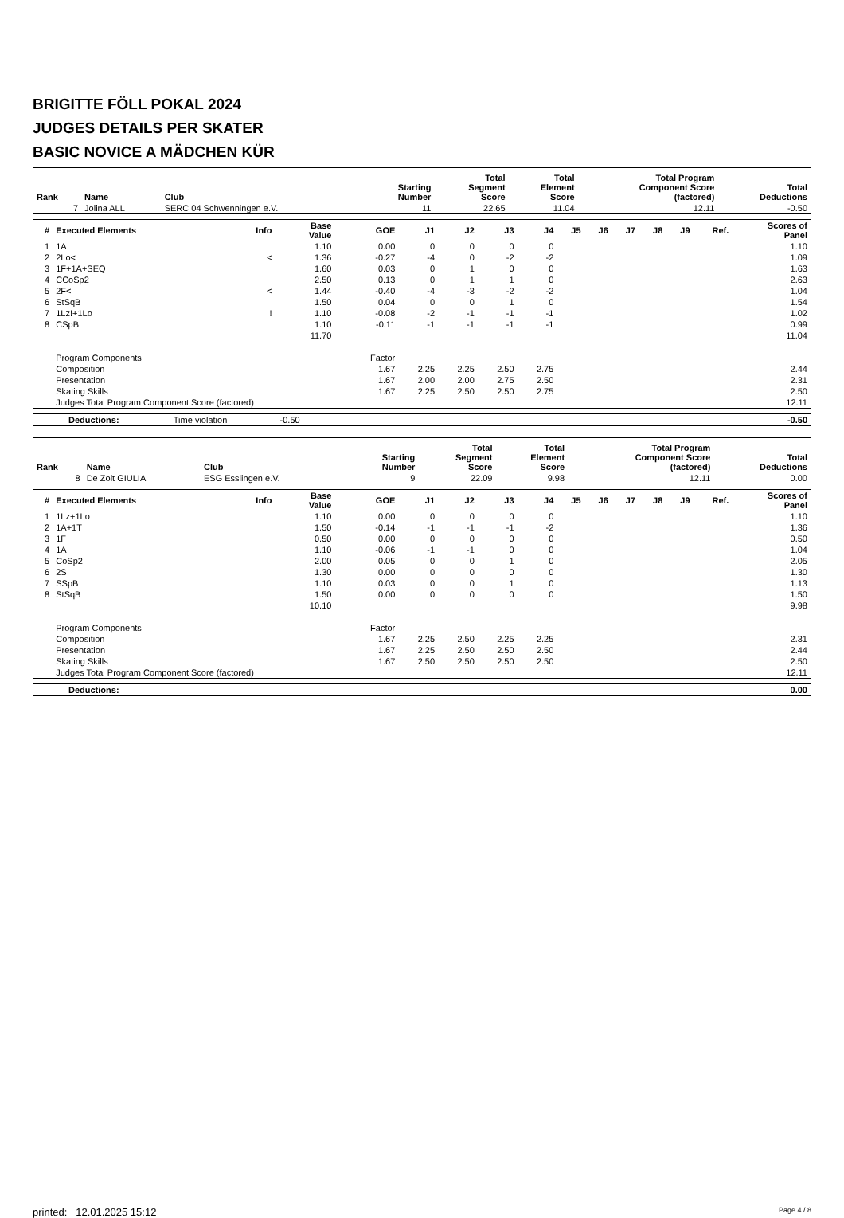BRIGITTE FÖLL POKAL 2024
JUDGES DETAILS PER SKATER
BASIC NOVICE A MÄDCHEN KÜR
| Rank | Name | Club | Starting Number | Total Segment Score | Total Element Score | Total Program Component Score (factored) | Total Deductions |
| --- | --- | --- | --- | --- | --- | --- | --- |
| 7 | Jolina ALL | SERC 04 Schwenningen e.V. | 11 | 22.65 | 11.04 | 12.11 | -0.50 |
| # | Executed Elements | Info | Base Value | GOE | J1 | J2 | J3 | J4 | J5 | J6 | J7 | J8 | J9 | Ref. | Scores of Panel |
| --- | --- | --- | --- | --- | --- | --- | --- | --- | --- | --- | --- | --- | --- | --- | --- |
| 1 | 1A | | 1.10 | 0.00 | 0 | 0 | 0 | 0 | | | | | | | 1.10 |
| 2 | 2Lo< | < | 1.36 | -0.27 | -4 | 0 | -2 | -2 | | | | | | | 1.09 |
| 3 | 1F+1A+SEQ | | 1.60 | 0.03 | 0 | 1 | 0 | 0 | | | | | | | 1.63 |
| 4 | CCoSp2 | | 2.50 | 0.13 | 0 | 1 | 1 | 0 | | | | | | | 2.63 |
| 5 | 2F< | < | 1.44 | -0.40 | -4 | -3 | -2 | -2 | | | | | | | 1.04 |
| 6 | StSqB | | 1.50 | 0.04 | 0 | 0 | 1 | 0 | | | | | | | 1.54 |
| 7 | 1Lz!+1Lo | ! | 1.10 | -0.08 | -2 | -1 | -1 | -1 | | | | | | | 1.02 |
| 8 | CSpB | | 1.10 | -0.11 | -1 | -1 | -1 | -1 | | | | | | | 0.99 |
| | | | 11.70 | | | | | | | | | | | | 11.04 |
| | Program Components | | | Factor | | | | | | | | | | | |
| | Composition | | | 1.67 | 2.25 | 2.25 | 2.50 | 2.75 | | | | | | | 2.44 |
| | Presentation | | | 1.67 | 2.00 | 2.00 | 2.75 | 2.50 | | | | | | | 2.31 |
| | Skating Skills | | | 1.67 | 2.25 | 2.50 | 2.50 | 2.75 | | | | | | | 2.50 |
| | Judges Total Program Component Score (factored) | | | | | | | | | | | | | | 12.11 |
| Deductions: | Time violation | -0.50 | | -0.50 |
| Rank | Name | Club | Starting Number | Total Segment Score | Total Element Score | Total Program Component Score (factored) | Total Deductions |
| --- | --- | --- | --- | --- | --- | --- | --- |
| 8 | De Zolt GIULIA | ESG Esslingen e.V. | 9 | 22.09 | 9.98 | 12.11 | 0.00 |
| # | Executed Elements | Info | Base Value | GOE | J1 | J2 | J3 | J4 | J5 | J6 | J7 | J8 | J9 | Ref. | Scores of Panel |
| --- | --- | --- | --- | --- | --- | --- | --- | --- | --- | --- | --- | --- | --- | --- | --- |
| 1 | 1Lz+1Lo | | 1.10 | 0.00 | 0 | 0 | 0 | 0 | | | | | | | 1.10 |
| 2 | 1A+1T | | 1.50 | -0.14 | -1 | -1 | -1 | -2 | | | | | | | 1.36 |
| 3 | 1F | | 0.50 | 0.00 | 0 | 0 | 0 | 0 | | | | | | | 0.50 |
| 4 | 1A | | 1.10 | -0.06 | -1 | -1 | 0 | 0 | | | | | | | 1.04 |
| 5 | CoSp2 | | 2.00 | 0.05 | 0 | 0 | 1 | 0 | | | | | | | 2.05 |
| 6 | 2S | | 1.30 | 0.00 | 0 | 0 | 0 | 0 | | | | | | | 1.30 |
| 7 | SSpB | | 1.10 | 0.03 | 0 | 0 | 1 | 0 | | | | | | | 1.13 |
| 8 | StSqB | | 1.50 | 0.00 | 0 | 0 | 0 | 0 | | | | | | | 1.50 |
| | | | 10.10 | | | | | | | | | | | | 9.98 |
| | Program Components | | | Factor | | | | | | | | | | | |
| | Composition | | | 1.67 | 2.25 | 2.50 | 2.25 | 2.25 | | | | | | | 2.31 |
| | Presentation | | | 1.67 | 2.25 | 2.50 | 2.50 | 2.50 | | | | | | | 2.44 |
| | Skating Skills | | | 1.67 | 2.50 | 2.50 | 2.50 | 2.50 | | | | | | | 2.50 |
| | Judges Total Program Component Score (factored) | | | | | | | | | | | | | | 12.11 |
| Deductions: | | 0.00 |
printed: 12.01.2025 15:12 Page 4 / 8